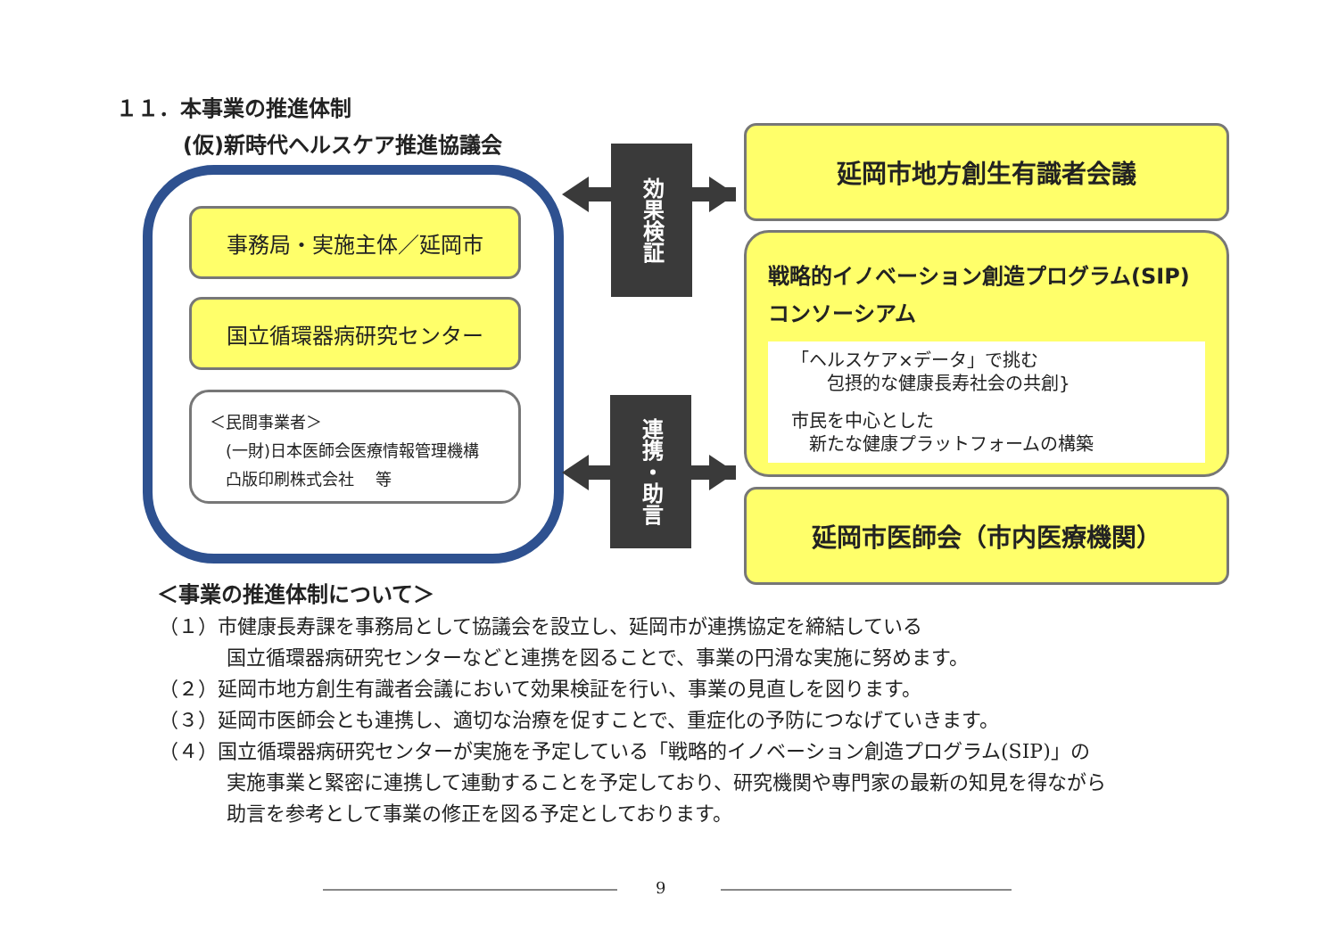１１．本事業の推進体制
(仮)新時代ヘルスケア推進協議会
事務局・実施主体／延岡市
国立循環器病研究センター
＜民間事業者＞
　(一財)日本医師会医療情報管理機構
　凸版印刷株式会社　 等
効果検証
連携・助言
延岡市地方創生有識者会議
戦略的イノベーション創造プログラム(SIP)
コンソーシアム
「ヘルスケア×データ」で挑む
　　包摂的な健康長寿社会の共創}
市民を中心とした
　新たな健康プラットフォームの構築
延岡市医師会（市内医療機関）
＜事業の推進体制について＞
（１）市健康長寿課を事務局として協議会を設立し、延岡市が連携協定を締結している
国立循環器病研究センターなどと連携を図ることで、事業の円滑な実施に努めます。
（２）延岡市地方創生有識者会議において効果検証を行い、事業の見直しを図ります。
（３）延岡市医師会とも連携し、適切な治療を促すことで、重症化の予防につなげていきます。
（４）国立循環器病研究センターが実施を予定している「戦略的イノベーション創造プログラム(SIP)」の
実施事業と緊密に連携して連動することを予定しており、研究機関や専門家の最新の知見を得ながら
助言を参考として事業の修正を図る予定としております。
9